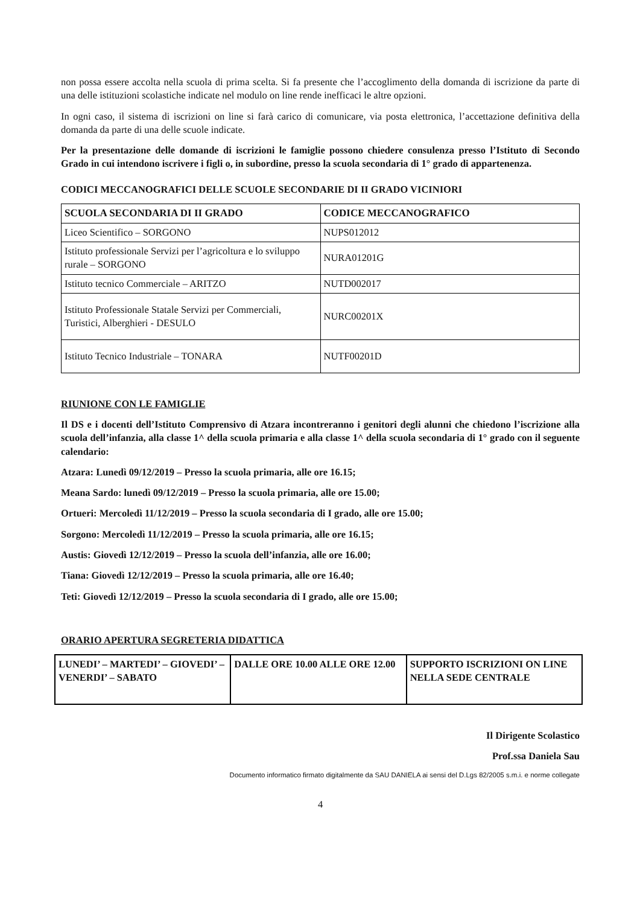non possa essere accolta nella scuola di prima scelta. Si fa presente che l’accoglimento della domanda di iscrizione da parte di una delle istituzioni scolastiche indicate nel modulo on line rende inefficaci le altre opzioni.
In ogni caso, il sistema di iscrizioni on line si farà carico di comunicare, via posta elettronica, l’accettazione definitiva della domanda da parte di una delle scuole indicate.
Per la presentazione delle domande di iscrizioni le famiglie possono chiedere consulenza presso l’Istituto di Secondo Grado in cui intendono iscrivere i figli o, in subordine, presso la scuola secondaria di 1° grado di appartenenza.
CODICI MECCANOGRAFICI DELLE SCUOLE SECONDARIE DI II GRADO VICINIORI
| SCUOLA SECONDARIA DI II GRADO | CODICE MECCANOGRAFICO |
| --- | --- |
| Liceo Scientifico – SORGONO | NUPS012012 |
| Istituto professionale Servizi per l’agricoltura e lo sviluppo rurale – SORGONO | NURA01201G |
| Istituto tecnico Commerciale – ARITZO | NUTD002017 |
| Istituto Professionale Statale Servizi per Commerciali, Turistici, Alberghieri - DESULO | NURC00201X |
| Istituto Tecnico Industriale – TONARA | NUTF00201D |
RIUNIONE CON LE FAMIGLIE
Il DS e i docenti dell’Istituto Comprensivo di Atzara incontreranno i genitori degli alunni che chiedono l’iscrizione alla scuola dell’infanzia, alla classe 1^ della scuola primaria e alla classe 1^ della scuola secondaria di 1° grado con il seguente calendario:
Atzara: Lunedì 09/12/2019 – Presso la scuola primaria, alle ore 16.15;
Meana Sardo: lunedì 09/12/2019 – Presso la scuola primaria, alle ore 15.00;
Ortueri: Mercoledì 11/12/2019 – Presso la scuola secondaria di I grado, alle ore 15.00;
Sorgono: Mercoledì 11/12/2019 – Presso la scuola primaria, alle ore 16.15;
Austis: Giovedì 12/12/2019 – Presso la scuola dell’infanzia, alle ore 16.00;
Tiana: Giovedì 12/12/2019 – Presso la scuola primaria, alle ore 16.40;
Teti: Giovedì 12/12/2019 – Presso la scuola secondaria di I grado, alle ore 15.00;
ORARIO APERTURA SEGRETERIA DIDATTICA
| LUNEDI’ – MARTEDI’ – GIOVEDI’ – VENERDI’ – SABATO | DALLE ORE 10.00 ALLE ORE 12.00 | SUPPORTO ISCRIZIONI ON LINE NELLA SEDE CENTRALE |
Il Dirigente Scolastico
Prof.ssa Daniela Sau
Documento informatico firmato digitalmente da SAU DANIELA ai sensi del D.Lgs 82/2005 s.m.i. e norme collegate
4